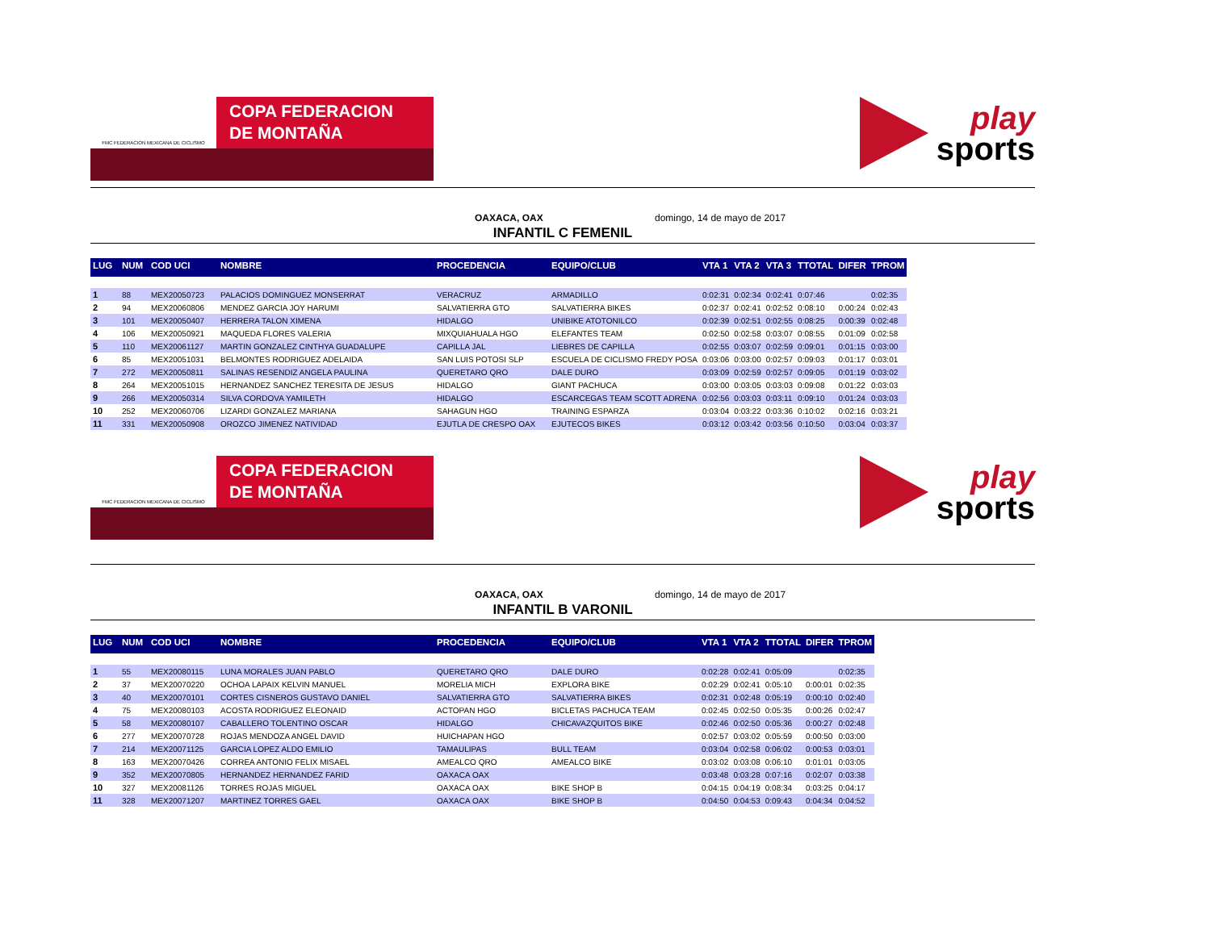FMC FEDERACION MEXICANA DE CICLISMO
COPA FEDERACION
DE MONTAÑA
play
sports
OAXACA, OAX domingo, 14 de mayo de 2017
INFANTIL C FEMENIL
| LUG | NUM | COD UCI | NOMBRE | PROCEDENCIA | EQUIPO/CLUB | VTA 1 | VTA 2 | VTA 3 | TTOTAL | DIFER | TPROM |
| --- | --- | --- | --- | --- | --- | --- | --- | --- | --- | --- | --- |
| 1 | 88 | MEX20050723 | PALACIOS DOMINGUEZ MONSERRAT | VERACRUZ | ARMADILLO | 0:02:31 | 0:02:34 | 0:02:41 | 0:07:46 | | 0:02:35 |
| 2 | 94 | MEX20060806 | MENDEZ GARCIA JOY HARUMI | SALVATIERRA GTO | SALVATIERRA BIKES | 0:02:37 | 0:02:41 | 0:02:52 | 0:08:10 | 0:00:24 | 0:02:43 |
| 3 | 101 | MEX20050407 | HERRERA TALON XIMENA | HIDALGO | UNIBIKE ATOTONILCO | 0:02:39 | 0:02:51 | 0:02:55 | 0:08:25 | 0:00:39 | 0:02:48 |
| 4 | 106 | MEX20050921 | MAQUEDA FLORES VALERIA | MIXQUIAHUALA HGO | ELEFANTES TEAM | 0:02:50 | 0:02:58 | 0:03:07 | 0:08:55 | 0:01:09 | 0:02:58 |
| 5 | 110 | MEX20061127 | MARTIN GONZALEZ CINTHYA GUADALUPE | CAPILLA JAL | LIEBRES DE CAPILLA | 0:02:55 | 0:03:07 | 0:02:59 | 0:09:01 | 0:01:15 | 0:03:00 |
| 6 | 85 | MEX20051031 | BELMONTES RODRIGUEZ ADELAIDA | SAN LUIS POTOSI SLP | ESCUELA DE CICLISMO FREDY POSA | 0:03:06 | 0:03:00 | 0:02:57 | 0:09:03 | 0:01:17 | 0:03:01 |
| 7 | 272 | MEX20050811 | SALINAS RESENDIZ ANGELA PAULINA | QUERETARO QRO | DALE DURO | 0:03:09 | 0:02:59 | 0:02:57 | 0:09:05 | 0:01:19 | 0:03:02 |
| 8 | 264 | MEX20051015 | HERNANDEZ SANCHEZ TERESITA DE JESUS | HIDALGO | GIANT PACHUCA | 0:03:00 | 0:03:05 | 0:03:03 | 0:09:08 | 0:01:22 | 0:03:03 |
| 9 | 266 | MEX20050314 | SILVA CORDOVA YAMILETH | HIDALGO | ESCARCEGAS TEAM SCOTT ADRENA | 0:02:56 | 0:03:03 | 0:03:11 | 0:09:10 | 0:01:24 | 0:03:03 |
| 10 | 252 | MEX20060706 | LIZARDI GONZALEZ MARIANA | SAHAGUN HGO | TRAINING ESPARZA | 0:03:04 | 0:03:22 | 0:03:36 | 0:10:02 | 0:02:16 | 0:03:21 |
| 11 | 331 | MEX20050908 | OROZCO JIMENEZ NATIVIDAD | EJUTLA DE CRESPO OAX | EJUTECOS BIKES | 0:03:12 | 0:03:42 | 0:03:56 | 0:10:50 | 0:03:04 | 0:03:37 |
FMC FEDERACION MEXICANA DE CICLISMO
COPA FEDERACION
DE MONTAÑA
play
sports
OAXACA, OAX domingo, 14 de mayo de 2017
INFANTIL B VARONIL
| LUG | NUM | COD UCI | NOMBRE | PROCEDENCIA | EQUIPO/CLUB | VTA 1 | VTA 2 | TTOTAL | DIFER | TPROM |
| --- | --- | --- | --- | --- | --- | --- | --- | --- | --- | --- |
| 1 | 55 | MEX20080115 | LUNA MORALES JUAN PABLO | QUERETARO QRO | DALE DURO | 0:02:28 | 0:02:41 | 0:05:09 | | 0:02:35 |
| 2 | 37 | MEX20070220 | OCHOA LAPAIX KELVIN MANUEL | MORELIA MICH | EXPLORA BIKE | 0:02:29 | 0:02:41 | 0:05:10 | 0:00:01 | 0:02:35 |
| 3 | 40 | MEX20070101 | CORTES CISNEROS GUSTAVO DANIEL | SALVATIERRA GTO | SALVATIERRA BIKES | 0:02:31 | 0:02:48 | 0:05:19 | 0:00:10 | 0:02:40 |
| 4 | 75 | MEX20080103 | ACOSTA RODRIGUEZ ELEONAID | ACTOPAN HGO | BICLETAS PACHUCA TEAM | 0:02:45 | 0:02:50 | 0:05:35 | 0:00:26 | 0:02:47 |
| 5 | 58 | MEX20080107 | CABALLERO TOLENTINO OSCAR | HIDALGO | CHICAVAZQUITOS BIKE | 0:02:46 | 0:02:50 | 0:05:36 | 0:00:27 | 0:02:48 |
| 6 | 277 | MEX20070728 | ROJAS MENDOZA ANGEL DAVID | HUICHAPAN HGO | | 0:02:57 | 0:03:02 | 0:05:59 | 0:00:50 | 0:03:00 |
| 7 | 214 | MEX20071125 | GARCIA LOPEZ ALDO EMILIO | TAMAULIPAS | BULL TEAM | 0:03:04 | 0:02:58 | 0:06:02 | 0:00:53 | 0:03:01 |
| 8 | 163 | MEX20070426 | CORREA ANTONIO FELIX MISAEL | AMEALCO QRO | AMEALCO BIKE | 0:03:02 | 0:03:08 | 0:06:10 | 0:01:01 | 0:03:05 |
| 9 | 352 | MEX20070805 | HERNANDEZ HERNANDEZ FARID | OAXACA OAX | | 0:03:48 | 0:03:28 | 0:07:16 | 0:02:07 | 0:03:38 |
| 10 | 327 | MEX20081126 | TORRES ROJAS MIGUEL | OAXACA OAX | BIKE SHOP B | 0:04:15 | 0:04:19 | 0:08:34 | 0:03:25 | 0:04:17 |
| 11 | 328 | MEX20071207 | MARTINEZ TORRES GAEL | OAXACA OAX | BIKE SHOP B | 0:04:50 | 0:04:53 | 0:09:43 | 0:04:34 | 0:04:52 |